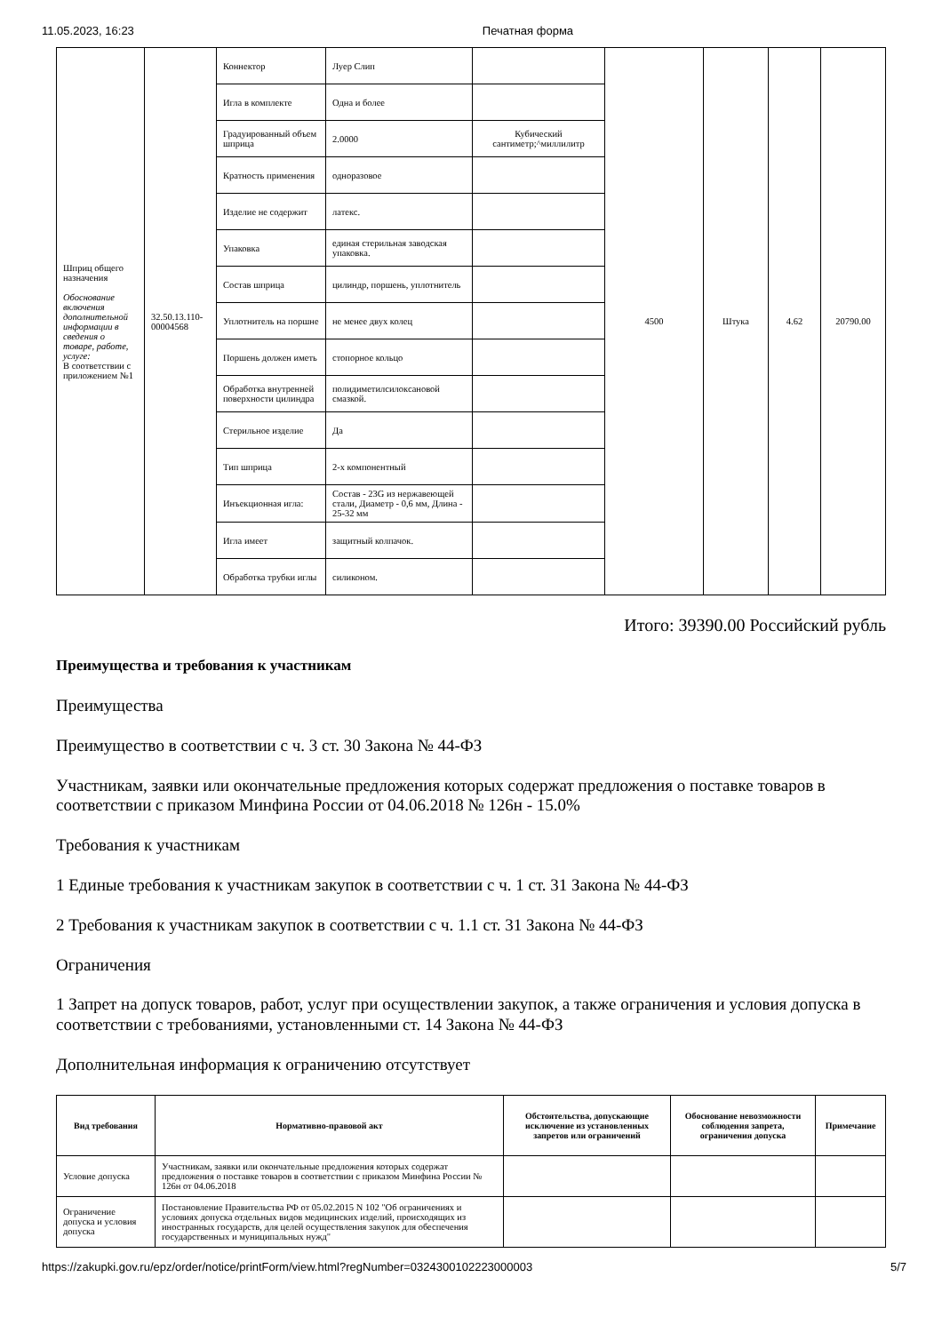11.05.2023, 16:23 Печатная форма
| Шприц общего назначения Обоснование включения дополнительной информации в сведения о товаре, работе, услуге: В соответствии с приложением №1 | 32.50.13.110-00004568 | Коннектор | Луер Слип | | 4500 | Штука | 4.62 | 20790.00 |
| | | Игла в комплекте | Одна и более | | | | | |
| | | Градуированный объем шприца | 2.0000 | Кубический сантиметр;^миллилитр | | | | |
| | | Кратность применения | одноразовое | | | | | |
| | | Изделие не содержит | латекс. | | | | | |
| | | Упаковка | единая стерильная заводская упаковка. | | | | | |
| | | Состав шприца | цилиндр, поршень, уплотнитель | | | | | |
| | | Уплотнитель на поршне | не менее двух колец | | | | | |
| | | Поршень должен иметь | стопорное кольцо | | | | | |
| | | Обработка внутренней поверхности цилиндра | полидиметилсилоксановой смазкой. | | | | | |
| | | Стерильное изделие | Да | | | | | |
| | | Тип шприца | 2-х компонентный | | | | | |
| | | Инъекционная игла: | Состав - 23G из нержавеющей стали, Диаметр - 0,6 мм, Длина - 25-32 мм | | | | | |
| | | Игла имеет | защитный колпачок. | | | | | |
| | | Обработка трубки иглы | силиконом. | | | | | |
Итого: 39390.00 Российский рубль
Преимущества и требования к участникам
Преимущества
Преимущество в соответствии с ч. 3 ст. 30 Закона № 44-ФЗ
Участникам, заявки или окончательные предложения которых содержат предложения о поставке товаров в соответствии с приказом Минфина России от 04.06.2018 № 126н - 15.0%
Требования к участникам
1 Единые требования к участникам закупок в соответствии с ч. 1 ст. 31 Закона № 44-ФЗ
2 Требования к участникам закупок в соответствии с ч. 1.1 ст. 31 Закона № 44-ФЗ
Ограничения
1 Запрет на допуск товаров, работ, услуг при осуществлении закупок, а также ограничения и условия допуска в соответствии с требованиями, установленными ст. 14 Закона № 44-ФЗ
Дополнительная информация к ограничению отсутствует
| Вид требования | Нормативно-правовой акт | Обстоятельства, допускающие исключение из установленных запретов или ограничений | Обоснование невозможности соблюдения запрета, ограничения допуска | Примечание |
| --- | --- | --- | --- | --- |
| Условие допуска | Участникам, заявки или окончательные предложения которых содержат предложения о поставке товаров в соответствии с приказом Минфина России № 126н от 04.06.2018 | | | |
| Ограничение допуска и условия допуска | Постановление Правительства РФ от 05.02.2015 N 102 "Об ограничениях и условиях допуска отдельных видов медицинских изделий, происходящих из иностранных государств, для целей осуществления закупок для обеспечения государственных и муниципальных нужд" | | | |
https://zakupki.gov.ru/epz/order/notice/printForm/view.html?regNumber=0324300102223000003 5/7